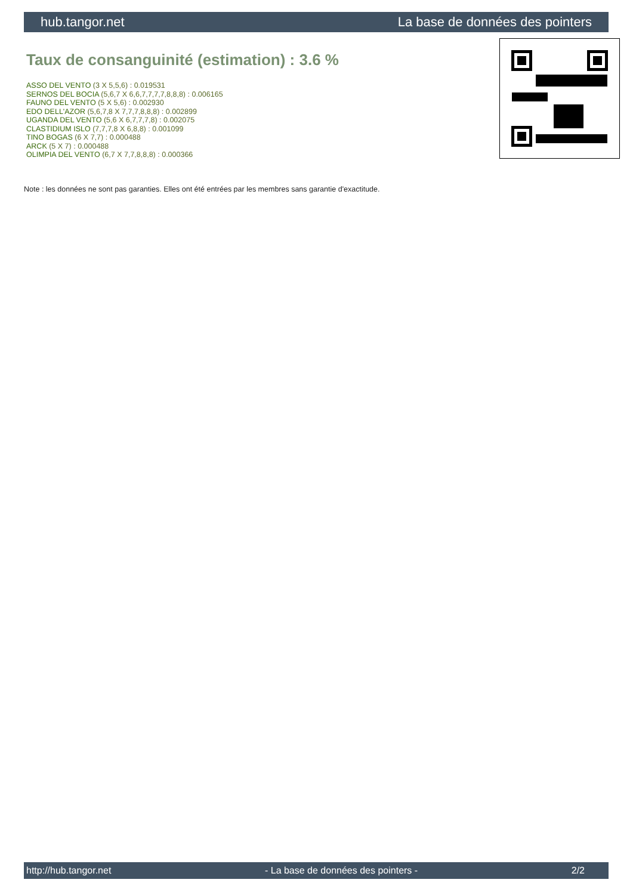hub.tangor.net La base de données des pointers
Taux de consanguinité (estimation) : 3.6 %
ASSO DEL VENTO (3 X 5,5,6) : 0.019531
SERNOS DEL BOCIA (5,6,7 X 6,6,7,7,7,7,8,8,8) : 0.006165
FAUNO DEL VENTO (5 X 5,6) : 0.002930
EDO DELL'AZOR (5,6,7,8 X 7,7,7,8,8,8) : 0.002899
UGANDA DEL VENTO (5,6 X 6,7,7,7,8) : 0.002075
CLASTIDIUM ISLO (7,7,7,8 X 6,8,8) : 0.001099
TINO BOGAS (6 X 7,7) : 0.000488
ARCK (5 X 7) : 0.000488
OLIMPIA DEL VENTO (6,7 X 7,7,8,8,8) : 0.000366
Note : les données ne sont pas garanties. Elles ont été entrées par les membres sans garantie d'exactitude.
http://hub.tangor.net - La base de données des pointers - 2/2